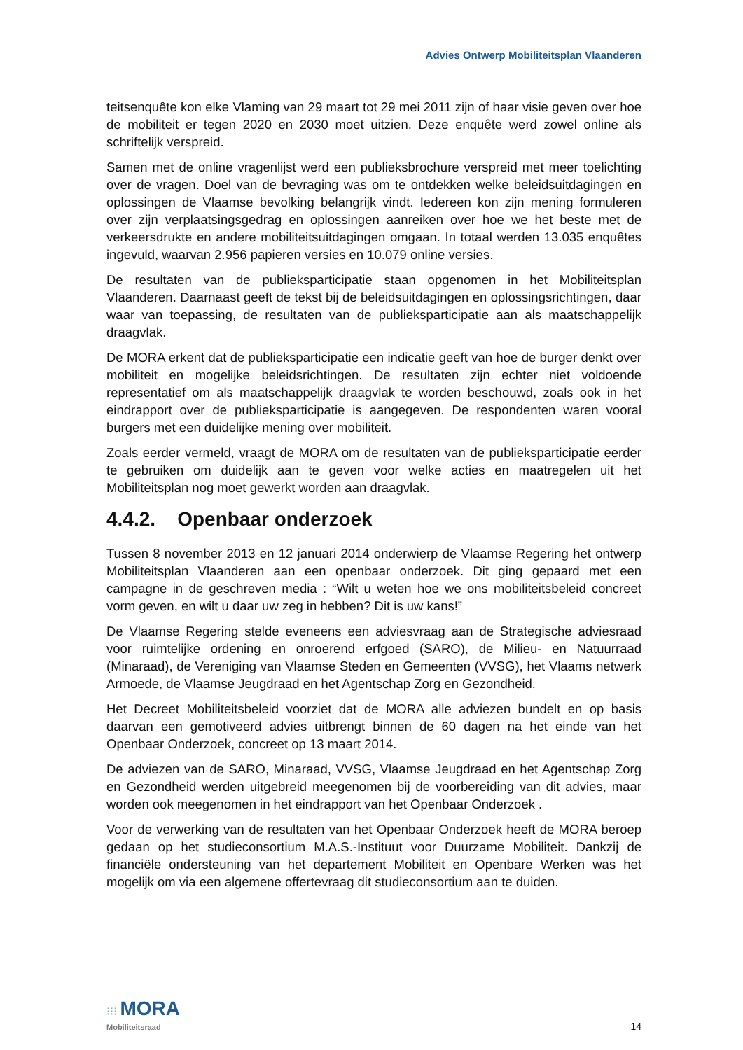Advies Ontwerp Mobiliteitsplan Vlaanderen
teitsenquête kon elke Vlaming van 29 maart tot 29 mei 2011 zijn of haar visie geven over hoe de mobiliteit er tegen 2020 en 2030 moet uitzien. Deze enquête werd zowel online als schriftelijk verspreid.
Samen met de online vragenlijst werd een publieksbrochure verspreid met meer toelichting over de vragen. Doel van de bevraging was om te ontdekken welke beleidsuitdagingen en oplossingen de Vlaamse bevolking belangrijk vindt. Iedereen kon zijn mening formuleren over zijn verplaatsingsgedrag en oplossingen aanreiken over hoe we het beste met de verkeersdrukte en andere mobiliteitsuitdagingen omgaan. In totaal werden 13.035 enquêtes ingevuld, waarvan 2.956 papieren versies en 10.079 online versies.
De resultaten van de publieksparticipatie staan opgenomen in het Mobiliteitsplan Vlaanderen. Daarnaast geeft de tekst bij de beleidsuitdagingen en oplossingsrichtingen, daar waar van toepassing, de resultaten van de publieksparticipatie aan als maatschappelijk draagvlak.
De MORA erkent dat de publieksparticipatie een indicatie geeft van hoe de burger denkt over mobiliteit en mogelijke beleidsrichtingen. De resultaten zijn echter niet voldoende representatief om als maatschappelijk draagvlak te worden beschouwd, zoals ook in het eindrapport over de publieksparticipatie is aangegeven. De respondenten waren vooral burgers met een duidelijke mening over mobiliteit.
Zoals eerder vermeld, vraagt de MORA om de resultaten van de publieksparticipatie eerder te gebruiken om duidelijk aan te geven voor welke acties en maatregelen uit het Mobiliteitsplan nog moet gewerkt worden aan draagvlak.
4.4.2. Openbaar onderzoek
Tussen 8 november 2013 en 12 januari 2014 onderwierp de Vlaamse Regering het ontwerp Mobiliteitsplan Vlaanderen aan een openbaar onderzoek. Dit ging gepaard met een campagne in de geschreven media : “Wilt u weten hoe we ons mobiliteitsbeleid concreet vorm geven, en wilt u daar uw zeg in hebben? Dit is uw kans!”
De Vlaamse Regering stelde eveneens een adviesvraag aan de Strategische adviesraad voor ruimtelijke ordening en onroerend erfgoed (SARO), de Milieu- en Natuurraad (Minaraad), de Vereniging van Vlaamse Steden en Gemeenten (VVSG), het Vlaams netwerk Armoede, de Vlaamse Jeugdraad en het Agentschap Zorg en Gezondheid.
Het Decreet Mobiliteitsbeleid voorziet dat de MORA alle adviezen bundelt en op basis daarvan een gemotiveerd advies uitbrengt binnen de 60 dagen na het einde van het Openbaar Onderzoek, concreet op 13 maart 2014.
De adviezen van de SARO, Minaraad, VVSG, Vlaamse Jeugdraad en het Agentschap Zorg en Gezondheid werden uitgebreid meegenomen bij de voorbereiding van dit advies, maar worden ook meegenomen in het eindrapport van het Openbaar Onderzoek .
Voor de verwerking van de resultaten van het Openbaar Onderzoek heeft de MORA beroep gedaan op het studieconsortium M.A.S.-Instituut voor Duurzame Mobiliteit. Dankzij de financiële ondersteuning van het departement Mobiliteit en Openbare Werken was het mogelijk om via een algemene offertevraag dit studieconsortium aan te duiden.
⁝⁝⁝ MORA
Mobiliteitsraad
14